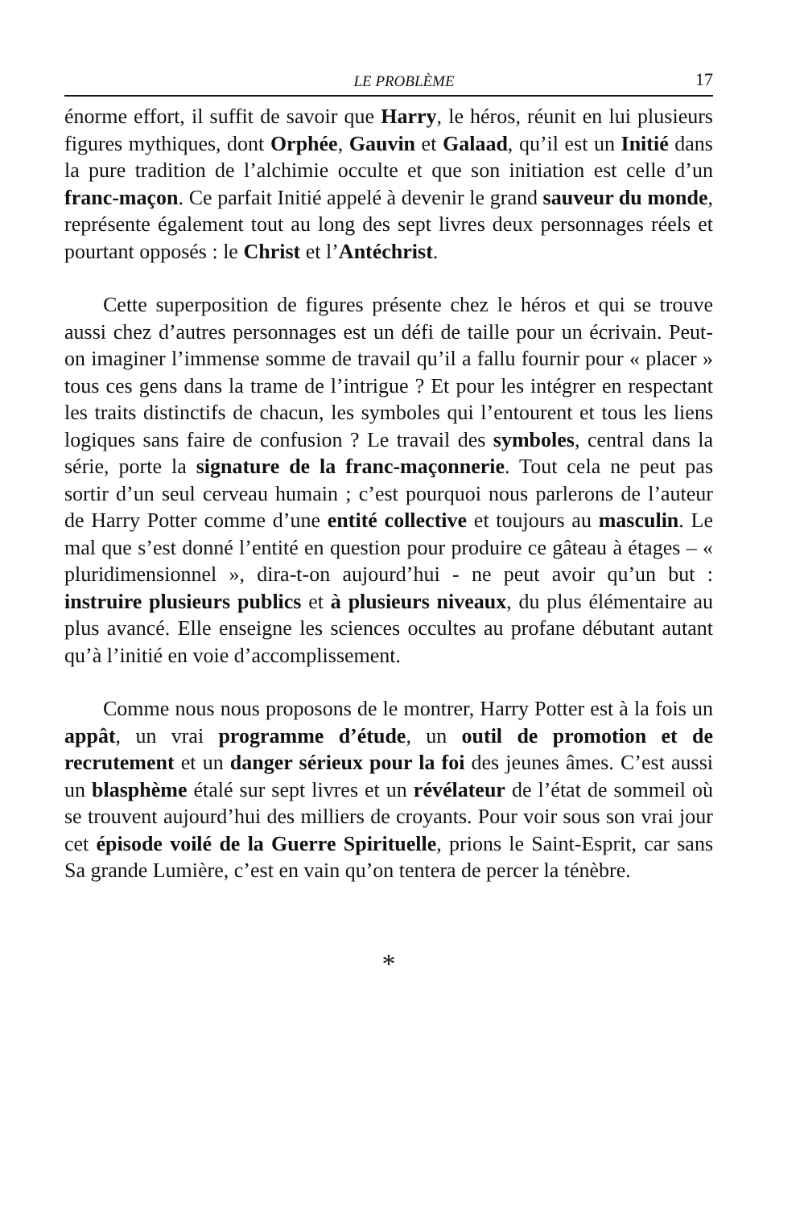LE PROBLÈME 17
énorme effort, il suffit de savoir que Harry, le héros, réunit en lui plusieurs figures mythiques, dont Orphée, Gauvin et Galaad, qu’il est un Initié dans la pure tradition de l’alchimie occulte et que son initiation est celle d’un franc-maçon. Ce parfait Initié appelé à devenir le grand sauveur du monde, représente également tout au long des sept livres deux personnages réels et pourtant opposés : le Christ et l’Antéchrist.
Cette superposition de figures présente chez le héros et qui se trouve aussi chez d’autres personnages est un défi de taille pour un écrivain. Peut-on imaginer l’immense somme de travail qu’il a fallu fournir pour « placer » tous ces gens dans la trame de l’intrigue ? Et pour les intégrer en respectant les traits distinctifs de chacun, les symboles qui l’entourent et tous les liens logiques sans faire de confusion ? Le travail des symboles, central dans la série, porte la signature de la franc-maçonnerie. Tout cela ne peut pas sortir d’un seul cerveau humain ; c’est pourquoi nous parlerons de l’auteur de Harry Potter comme d’une entité collective et toujours au masculin. Le mal que s’est donné l’entité en question pour produire ce gâteau à étages – « pluridimensionnel », dira-t-on aujourd’hui - ne peut avoir qu’un but : instruire plusieurs publics et à plusieurs niveaux, du plus élémentaire au plus avancé. Elle enseigne les sciences occultes au profane débutant autant qu’à l’initié en voie d’accomplissement.
Comme nous nous proposons de le montrer, Harry Potter est à la fois un appât, un vrai programme d’étude, un outil de promotion et de recrutement et un danger sérieux pour la foi des jeunes âmes. C’est aussi un blasphème étalé sur sept livres et un révélateur de l’état de sommeil où se trouvent aujourd’hui des milliers de croyants. Pour voir sous son vrai jour cet épisode voilé de la Guerre Spirituelle, prions le Saint-Esprit, car sans Sa grande Lumière, c’est en vain qu’on tentera de percer la ténèbre.
*